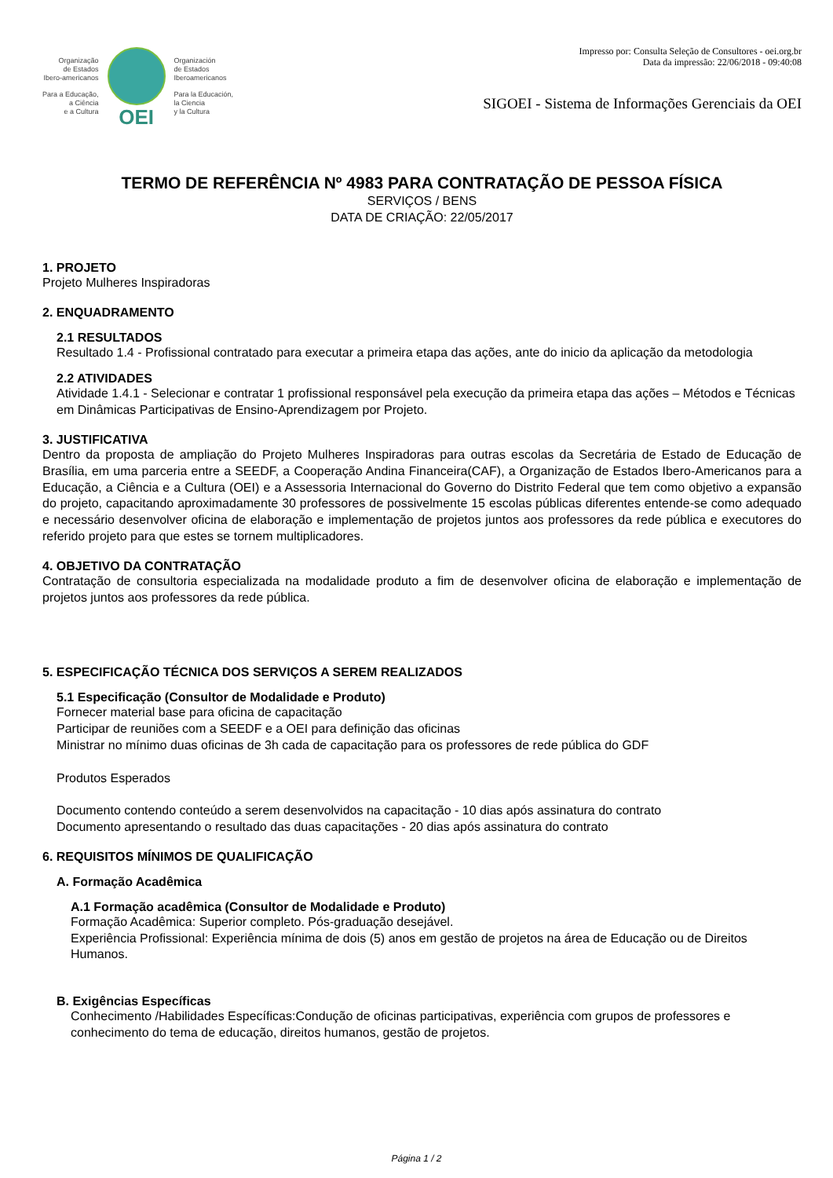Organização
de Estados
Ibero-americanos
Para a Educação,
a Ciência
e a Cultura
OEI
Organización
de Estados
Iberoamericanos
Para la Educación,
la Ciencia
y la Cultura
Impresso por: Consulta Seleção de Consultores - oei.org.br
Data da impressão: 22/06/2018 - 09:40:08
SIGOEI - Sistema de Informações Gerenciais da OEI
TERMO DE REFERÊNCIA Nº 4983 PARA CONTRATAÇÃO DE PESSOA FÍSICA
SERVIÇOS / BENS
DATA DE CRIAÇÃO: 22/05/2017
1. PROJETO
Projeto Mulheres Inspiradoras
2. ENQUADRAMENTO
2.1 RESULTADOS
Resultado 1.4 - Profissional contratado para executar a primeira etapa das ações, ante do inicio da aplicação da metodologia
2.2 ATIVIDADES
Atividade 1.4.1 - Selecionar e contratar 1 profissional responsável pela execução da primeira etapa das ações – Métodos e Técnicas em Dinâmicas Participativas de Ensino-Aprendizagem por Projeto.
3. JUSTIFICATIVA
Dentro da proposta de ampliação do Projeto Mulheres Inspiradoras para outras escolas da Secretária de Estado de Educação de Brasília, em uma parceria entre a SEEDF, a Cooperação Andina Financeira(CAF), a Organização de Estados Ibero-Americanos para a Educação, a Ciência e a Cultura (OEI) e a Assessoria Internacional do Governo do Distrito Federal que tem como objetivo a expansão do projeto, capacitando aproximadamente 30 professores de possivelmente 15 escolas públicas diferentes entende-se como adequado e necessário desenvolver oficina de elaboração e implementação de projetos juntos aos professores da rede pública e executores do referido projeto para que estes se tornem multiplicadores.
4. OBJETIVO DA CONTRATAÇÃO
Contratação de consultoria especializada na modalidade produto a fim de desenvolver oficina de elaboração e implementação de projetos juntos aos professores da rede pública.
5. ESPECIFICAÇÃO TÉCNICA DOS SERVIÇOS A SEREM REALIZADOS
5.1 Especificação (Consultor de Modalidade e Produto)
Fornecer material base para oficina de capacitação
Participar de reuniões com a SEEDF e a OEI para definição das oficinas
Ministrar no mínimo duas oficinas de 3h cada de capacitação para os professores de rede pública do GDF
Produtos Esperados
Documento contendo conteúdo a serem desenvolvidos na capacitação - 10 dias após assinatura do contrato
Documento apresentando o resultado das duas capacitações - 20 dias após assinatura do contrato
6. REQUISITOS MÍNIMOS DE QUALIFICAÇÃO
A. Formação Acadêmica
A.1 Formação acadêmica (Consultor de Modalidade e Produto)
Formação Acadêmica: Superior completo. Pós-graduação desejável.
Experiência Profissional: Experiência mínima de dois (5) anos em gestão de projetos na área de Educação ou de Direitos Humanos.
B. Exigências Específicas
Conhecimento /Habilidades Específicas:Condução de oficinas participativas, experiência com grupos de professores e conhecimento do tema de educação, direitos humanos, gestão de projetos.
Página 1 / 2